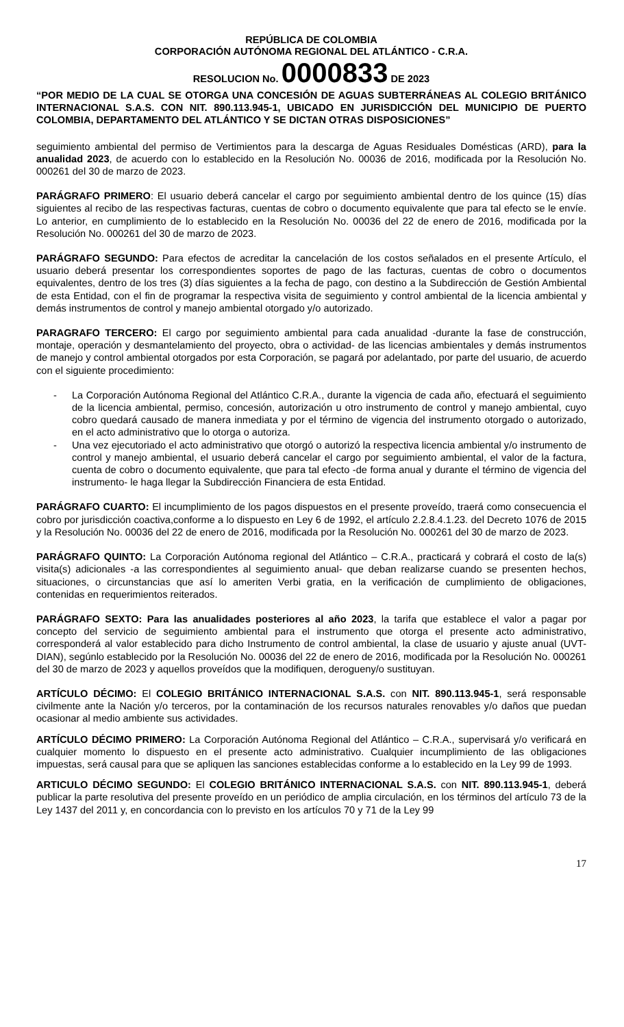REPÚBLICA DE COLOMBIA
CORPORACIÓN AUTÓNOMA REGIONAL DEL ATLÁNTICO - C.R.A.
RESOLUCION No. 0000833 DE 2023
“POR MEDIO DE LA CUAL SE OTORGA UNA CONCESIÓN DE AGUAS SUBTERRÁNEAS AL COLEGIO BRITÁNICO INTERNACIONAL S.A.S. CON NIT. 890.113.945-1, UBICADO EN JURISDICCIÓN DEL MUNICIPIO DE PUERTO COLOMBIA, DEPARTAMENTO DEL ATLÁNTICO Y SE DICTAN OTRAS DISPOSICIONES”
seguimiento ambiental del permiso de Vertimientos para la descarga de Aguas Residuales Domésticas (ARD), para la anualidad 2023, de acuerdo con lo establecido en la Resolución No. 00036 de 2016, modificada por la Resolución No. 000261 del 30 de marzo de 2023.
PARÁGRAFO PRIMERO: El usuario deberá cancelar el cargo por seguimiento ambiental dentro de los quince (15) días siguientes al recibo de las respectivas facturas, cuentas de cobro o documento equivalente que para tal efecto se le envíe. Lo anterior, en cumplimiento de lo establecido en la Resolución No. 00036 del 22 de enero de 2016, modificada por la Resolución No. 000261 del 30 de marzo de 2023.
PARÁGRAFO SEGUNDO: Para efectos de acreditar la cancelación de los costos señalados en el presente Artículo, el usuario deberá presentar los correspondientes soportes de pago de las facturas, cuentas de cobro o documentos equivalentes, dentro de los tres (3) días siguientes a la fecha de pago, con destino a la Subdirección de Gestión Ambiental de esta Entidad, con el fin de programar la respectiva visita de seguimiento y control ambiental de la licencia ambiental y demás instrumentos de control y manejo ambiental otorgado y/o autorizado.
PARAGRAFO TERCERO: El cargo por seguimiento ambiental para cada anualidad -durante la fase de construcción, montaje, operación y desmantelamiento del proyecto, obra o actividad- de las licencias ambientales y demás instrumentos de manejo y control ambiental otorgados por esta Corporación, se pagará por adelantado, por parte del usuario, de acuerdo con el siguiente procedimiento:
- La Corporación Autónoma Regional del Atlántico C.R.A., durante la vigencia de cada año, efectuará el seguimiento de la licencia ambiental, permiso, concesión, autorización u otro instrumento de control y manejo ambiental, cuyo cobro quedará causado de manera inmediata y por el término de vigencia del instrumento otorgado o autorizado, en el acto administrativo que lo otorga o autoriza.
- Una vez ejecutoriado el acto administrativo que otorgó o autorizó la respectiva licencia ambiental y/o instrumento de control y manejo ambiental, el usuario deberá cancelar el cargo por seguimiento ambiental, el valor de la factura, cuenta de cobro o documento equivalente, que para tal efecto -de forma anual y durante el término de vigencia del instrumento- le haga llegar la Subdirección Financiera de esta Entidad.
PARÁGRAFO CUARTO: El incumplimiento de los pagos dispuestos en el presente proveído, traerá como consecuencia el cobro por jurisdicción coactiva,conforme a lo dispuesto en Ley 6 de 1992, el artículo 2.2.8.4.1.23. del Decreto 1076 de 2015 y la Resolución No. 00036 del 22 de enero de 2016, modificada por la Resolución No. 000261 del 30 de marzo de 2023.
PARÁGRAFO QUINTO: La Corporación Autónoma regional del Atlántico – C.R.A., practicará y cobrará el costo de la(s) visita(s) adicionales -a las correspondientes al seguimiento anual- que deban realizarse cuando se presenten hechos, situaciones, o circunstancias que así lo ameriten Verbi gratia, en la verificación de cumplimiento de obligaciones, contenidas en requerimientos reiterados.
PARÁGRAFO SEXTO: Para las anualidades posteriores al año 2023, la tarifa que establece el valor a pagar por concepto del servicio de seguimiento ambiental para el instrumento que otorga el presente acto administrativo, corresponderá al valor establecido para dicho Instrumento de control ambiental, la clase de usuario y ajuste anual (UVT-DIAN), segúnlo establecido por la Resolución No. 00036 del 22 de enero de 2016, modificada por la Resolución No. 000261 del 30 de marzo de 2023 y aquellos proveídos que la modifiquen, derogueny/o sustituyan.
ARTÍCULO DÉCIMO: El COLEGIO BRITÁNICO INTERNACIONAL S.A.S. con NIT. 890.113.945-1, será responsable civilmente ante la Nación y/o terceros, por la contaminación de los recursos naturales renovables y/o daños que puedan ocasionar al medio ambiente sus actividades.
ARTÍCULO DÉCIMO PRIMERO: La Corporación Autónoma Regional del Atlántico – C.R.A., supervisará y/o verificará en cualquier momento lo dispuesto en el presente acto administrativo. Cualquier incumplimiento de las obligaciones impuestas, será causal para que se apliquen las sanciones establecidas conforme a lo establecido en la Ley 99 de 1993.
ARTICULO DÉCIMO SEGUNDO: El COLEGIO BRITÁNICO INTERNACIONAL S.A.S. con NIT. 890.113.945-1, deberá publicar la parte resolutiva del presente proveído en un periódico de amplia circulación, en los términos del artículo 73 de la Ley 1437 del 2011 y, en concordancia con lo previsto en los artículos 70 y 71 de la Ley 99
17